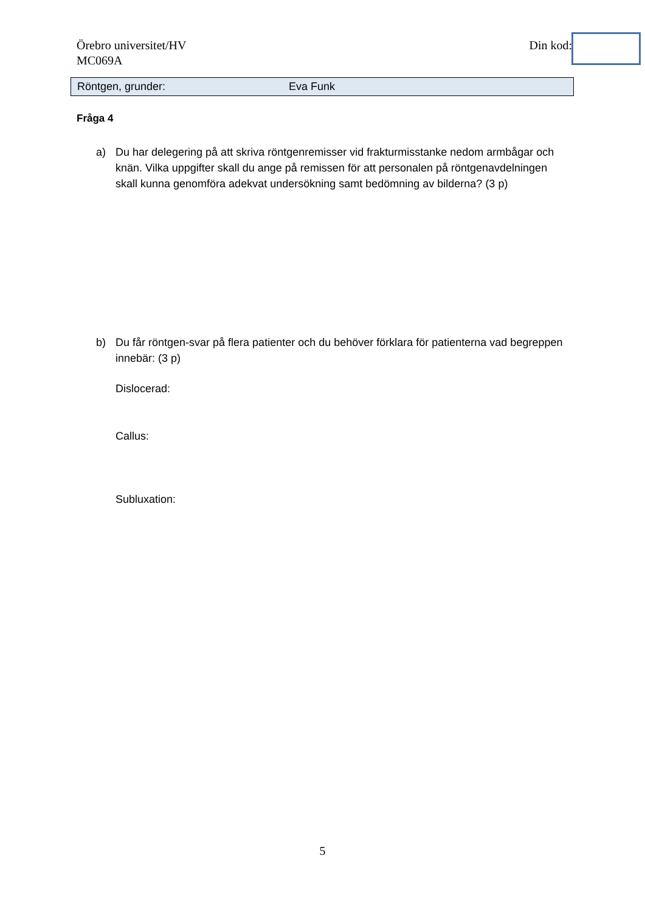Örebro universitet/HV
MC069A
Din kod:
Röntgen, grunder: Eva Funk
Fråga 4
a) Du har delegering på att skriva röntgenremisser vid frakturmisstanke nedom armbågar och knän. Vilka uppgifter skall du ange på remissen för att personalen på röntgenavdelningen skall kunna genomföra adekvat undersökning samt bedömning av bilderna? (3 p)
b) Du får röntgen-svar på flera patienter och du behöver förklara för patienterna vad begreppen innebär: (3 p)
Dislocerad:
Callus:
Subluxation:
5